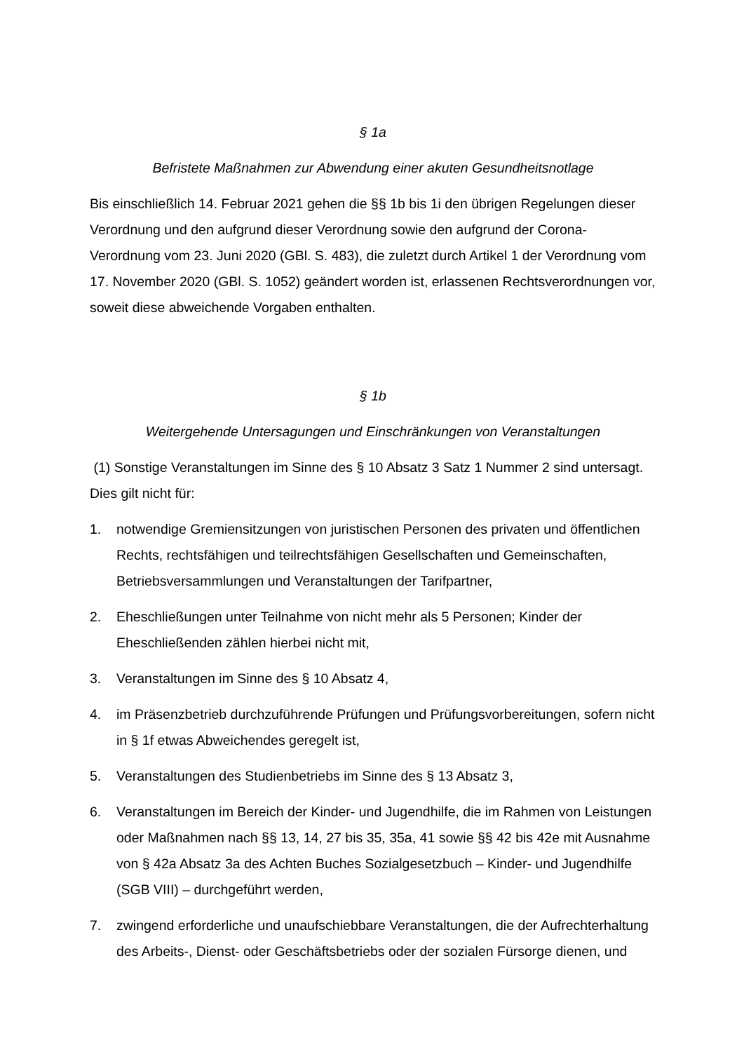§ 1a
Befristete Maßnahmen zur Abwendung einer akuten Gesundheitsnotlage
Bis einschließlich 14. Februar 2021 gehen die §§ 1b bis 1i den übrigen Regelungen dieser Verordnung und den aufgrund dieser Verordnung sowie den aufgrund der Corona-Verordnung vom 23. Juni 2020 (GBl. S. 483), die zuletzt durch Artikel 1 der Verordnung vom 17. November 2020 (GBl. S. 1052) geändert worden ist, erlassenen Rechtsverordnungen vor, soweit diese abweichende Vorgaben enthalten.
§ 1b
Weitergehende Untersagungen und Einschränkungen von Veranstaltungen
(1) Sonstige Veranstaltungen im Sinne des § 10 Absatz 3 Satz 1 Nummer 2 sind untersagt. Dies gilt nicht für:
1. notwendige Gremiensitzungen von juristischen Personen des privaten und öffentlichen Rechts, rechtsfähigen und teilrechtsfähigen Gesellschaften und Gemeinschaften, Betriebsversammlungen und Veranstaltungen der Tarifpartner,
2. Eheschließungen unter Teilnahme von nicht mehr als 5 Personen; Kinder der Eheschließenden zählen hierbei nicht mit,
3. Veranstaltungen im Sinne des § 10 Absatz 4,
4. im Präsenzbetrieb durchzuführende Prüfungen und Prüfungsvorbereitungen, sofern nicht in § 1f etwas Abweichendes geregelt ist,
5. Veranstaltungen des Studienbetriebs im Sinne des § 13 Absatz 3,
6. Veranstaltungen im Bereich der Kinder- und Jugendhilfe, die im Rahmen von Leistungen oder Maßnahmen nach §§ 13, 14, 27 bis 35, 35a, 41 sowie §§ 42 bis 42e mit Ausnahme von § 42a Absatz 3a des Achten Buches Sozialgesetzbuch – Kinder- und Jugendhilfe (SGB VIII) – durchgeführt werden,
7. zwingend erforderliche und unaufschiebbare Veranstaltungen, die der Aufrechterhaltung des Arbeits-, Dienst- oder Geschäftsbetriebs oder der sozialen Fürsorge dienen, und